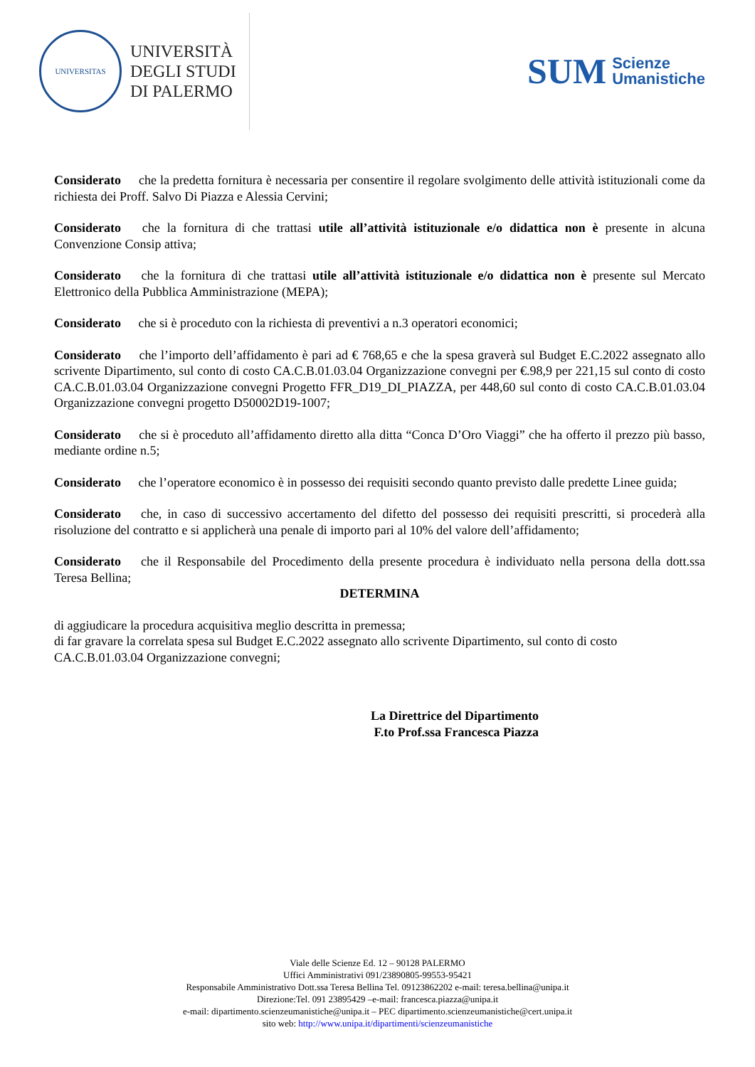UNIVERSITAS
UNIVERSITÀ
DEGLI STUDI
DI PALERMO
SUM Scienze
Umanistiche
Considerato che la predetta fornitura è necessaria per consentire il regolare svolgimento delle attività istituzionali come da richiesta dei Proff. Salvo Di Piazza e Alessia Cervini;
Considerato che la fornitura di che trattasi utile all’attività istituzionale e/o didattica non è presente in alcuna Convenzione Consip attiva;
Considerato che la fornitura di che trattasi utile all’attività istituzionale e/o didattica non è presente sul Mercato Elettronico della Pubblica Amministrazione (MEPA);
Considerato che si è proceduto con la richiesta di preventivi a n.3 operatori economici;
Considerato che l’importo dell’affidamento è pari ad € 768,65 e che la spesa graverà sul Budget E.C.2022 assegnato allo scrivente Dipartimento, sul conto di costo CA.C.B.01.03.04 Organizzazione convegni per €.98,9 per 221,15 sul conto di costo CA.C.B.01.03.04 Organizzazione convegni Progetto FFR_D19_DI_PIAZZA, per 448,60 sul conto di costo CA.C.B.01.03.04 Organizzazione convegni progetto D50002D19-1007;
Considerato che si è proceduto all’affidamento diretto alla ditta “Conca D’Oro Viaggi” che ha offerto il prezzo più basso, mediante ordine n.5;
Considerato che l’operatore economico è in possesso dei requisiti secondo quanto previsto dalle predette Linee guida;
Considerato che, in caso di successivo accertamento del difetto del possesso dei requisiti prescritti, si procederà alla risoluzione del contratto e si applicherà una penale di importo pari al 10% del valore dell’affidamento;
Considerato che il Responsabile del Procedimento della presente procedura è individuato nella persona della dott.ssa Teresa Bellina;
DETERMINA
di aggiudicare la procedura acquisitiva meglio descritta in premessa;
di far gravare la correlata spesa sul Budget E.C.2022 assegnato allo scrivente Dipartimento, sul conto di costo CA.C.B.01.03.04 Organizzazione convegni;
La Direttrice del Dipartimento
F.to Prof.ssa Francesca Piazza
Viale delle Scienze Ed. 12 – 90128 PALERMO
Uffici Amministrativi 091/23890805-99553-95421
Responsabile Amministrativo Dott.ssa Teresa Bellina Tel. 09123862202 e-mail: teresa.bellina@unipa.it
Direzione:Tel. 091 23895429 –e-mail: francesca.piazza@unipa.it
e-mail: dipartimento.scienzeumanistiche@unipa.it – PEC dipartimento.scienzeumanistiche@cert.unipa.it
sito web: http://www.unipa.it/dipartimenti/scienzeumanistiche